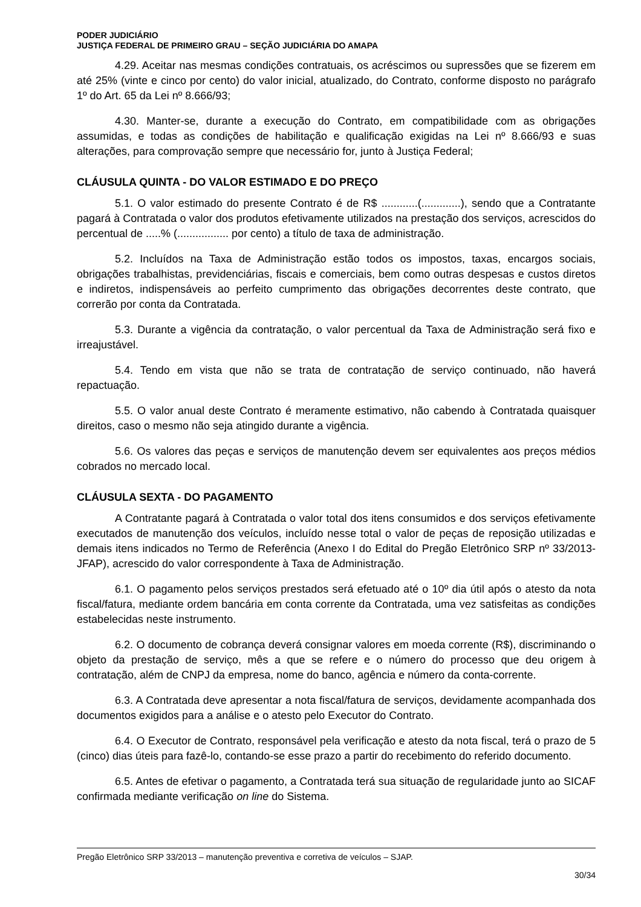PODER JUDICIÁRIO
JUSTIÇA FEDERAL DE PRIMEIRO GRAU – SEÇÃO JUDICIÁRIA DO AMAPA
4.29. Aceitar nas mesmas condições contratuais, os acréscimos ou supressões que se fizerem em até 25% (vinte e cinco por cento) do valor inicial, atualizado, do Contrato, conforme disposto no parágrafo 1º do Art. 65 da Lei nº 8.666/93;
4.30. Manter-se, durante a execução do Contrato, em compatibilidade com as obrigações assumidas, e todas as condições de habilitação e qualificação exigidas na Lei nº 8.666/93 e suas alterações, para comprovação sempre que necessário for, junto à Justiça Federal;
CLÁUSULA QUINTA - DO VALOR ESTIMADO E DO PREÇO
5.1. O valor estimado do presente Contrato é de R$ ............(.............), sendo que a Contratante pagará à Contratada o valor dos produtos efetivamente utilizados na prestação dos serviços, acrescidos do percentual de .....% (................. por cento) a título de taxa de administração.
5.2. Incluídos na Taxa de Administração estão todos os impostos, taxas, encargos sociais, obrigações trabalhistas, previdenciárias, fiscais e comerciais, bem como outras despesas e custos diretos e indiretos, indispensáveis ao perfeito cumprimento das obrigações decorrentes deste contrato, que correrão por conta da Contratada.
5.3. Durante a vigência da contratação, o valor percentual da Taxa de Administração será fixo e irreajustável.
5.4. Tendo em vista que não se trata de contratação de serviço continuado, não haverá repactuação.
5.5. O valor anual deste Contrato é meramente estimativo, não cabendo à Contratada quaisquer direitos, caso o mesmo não seja atingido durante a vigência.
5.6. Os valores das peças e serviços de manutenção devem ser equivalentes aos preços médios cobrados no mercado local.
CLÁUSULA SEXTA - DO PAGAMENTO
A Contratante pagará à Contratada o valor total dos itens consumidos e dos serviços efetivamente executados de manutenção dos veículos, incluído nesse total o valor de peças de reposição utilizadas e demais itens indicados no Termo de Referência (Anexo I do Edital do Pregão Eletrônico SRP nº 33/2013-JFAP), acrescido do valor correspondente à Taxa de Administração.
6.1. O pagamento pelos serviços prestados será efetuado até o 10º dia útil após o atesto da nota fiscal/fatura, mediante ordem bancária em conta corrente da Contratada, uma vez satisfeitas as condições estabelecidas neste instrumento.
6.2. O documento de cobrança deverá consignar valores em moeda corrente (R$), discriminando o objeto da prestação de serviço, mês a que se refere e o número do processo que deu origem à contratação, além de CNPJ da empresa, nome do banco, agência e número da conta-corrente.
6.3. A Contratada deve apresentar a nota fiscal/fatura de serviços, devidamente acompanhada dos documentos exigidos para a análise e o atesto pelo Executor do Contrato.
6.4. O Executor de Contrato, responsável pela verificação e atesto da nota fiscal, terá o prazo de 5 (cinco) dias úteis para fazê-lo, contando-se esse prazo a partir do recebimento do referido documento.
6.5. Antes de efetivar o pagamento, a Contratada terá sua situação de regularidade junto ao SICAF confirmada mediante verificação on line do Sistema.
Pregão Eletrônico SRP 33/2013 – manutenção preventiva e corretiva de veículos – SJAP.
30/34